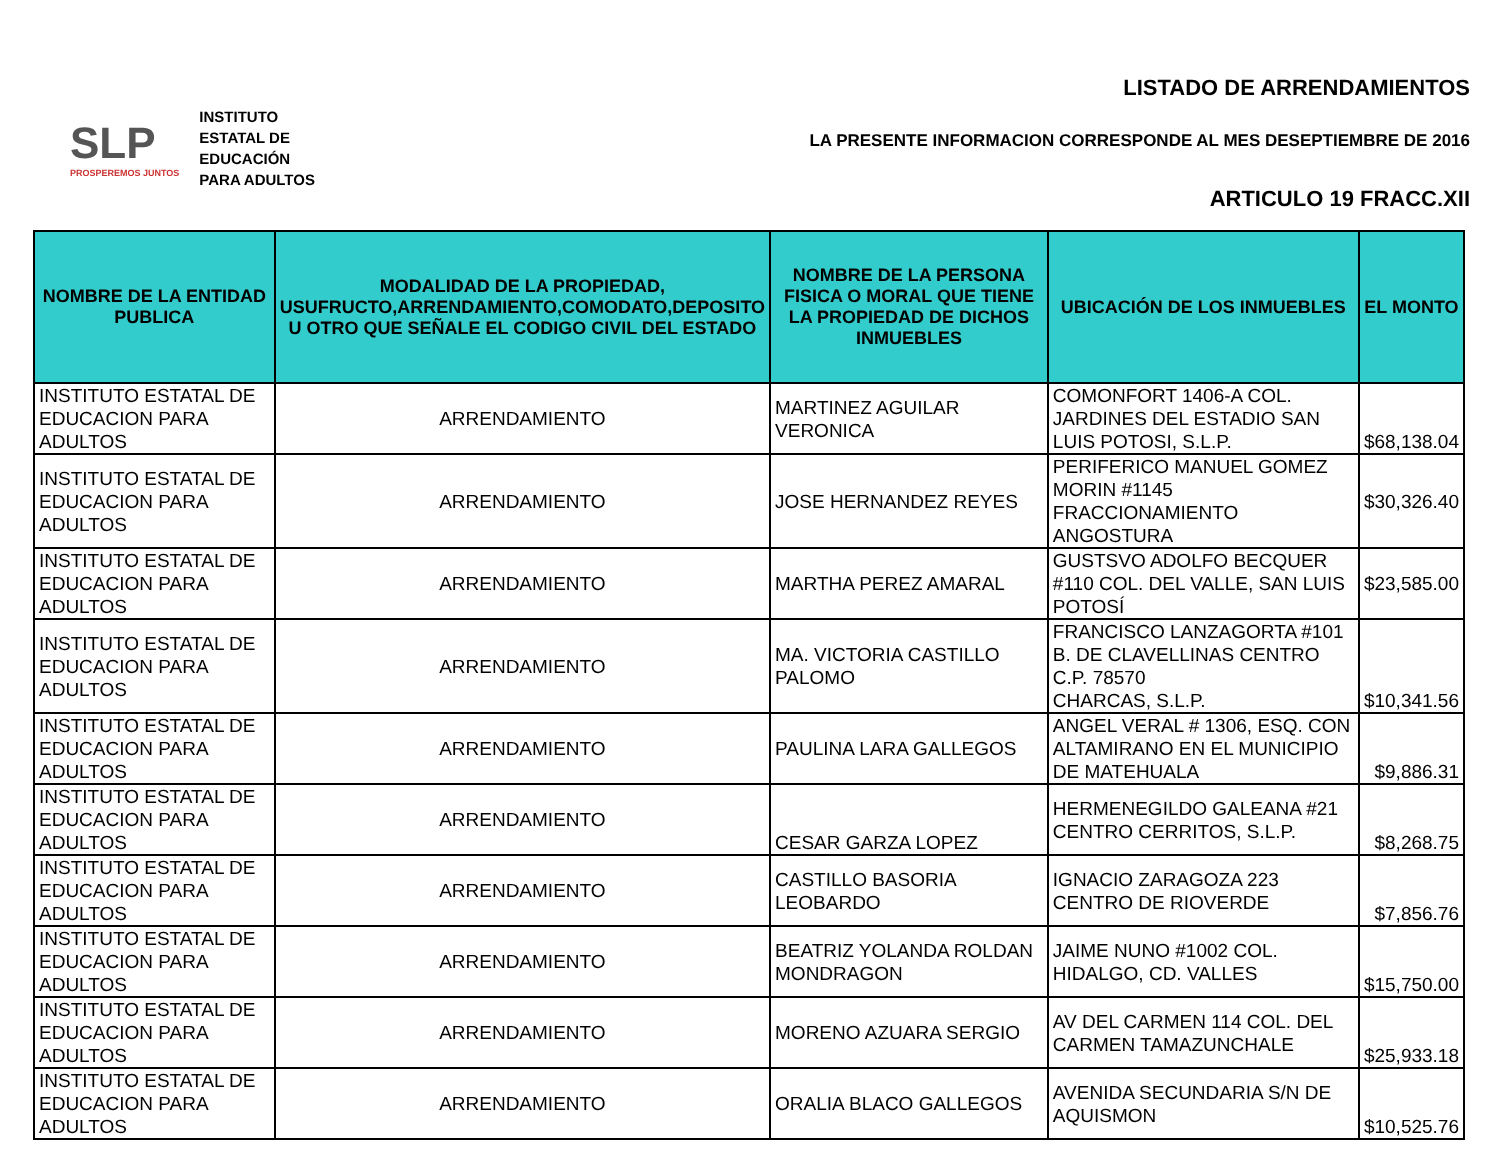SLP
PROSPEREMOS JUNTOS
INSTITUTO
ESTATAL DE
EDUCACIÓN
PARA ADULTOS
LISTADO DE ARRENDAMIENTOS
LA PRESENTE INFORMACION CORRESPONDE AL MES DESEPTIEMBRE DE 2016
ARTICULO 19 FRACC.XII
| NOMBRE DE LA ENTIDAD PUBLICA | MODALIDAD DE LA PROPIEDAD, USUFRUCTO,ARRENDAMIENTO,COMODATO,DEPOSITO U OTRO QUE SEÑALE EL CODIGO CIVIL DEL ESTADO | NOMBRE DE LA PERSONA FISICA O MORAL QUE TIENE LA PROPIEDAD DE DICHOS INMUEBLES | UBICACIÓN DE LOS INMUEBLES | EL MONTO |
| --- | --- | --- | --- | --- |
| INSTITUTO ESTATAL DE EDUCACION PARA ADULTOS | ARRENDAMIENTO | MARTINEZ AGUILAR VERONICA | COMONFORT 1406-A COL. JARDINES DEL ESTADIO SAN LUIS POTOSI, S.L.P. | $68,138.04 |
| INSTITUTO ESTATAL DE EDUCACION PARA ADULTOS | ARRENDAMIENTO | JOSE HERNANDEZ REYES | PERIFERICO MANUEL GOMEZ MORIN #1145 FRACCIONAMIENTO ANGOSTURA | $30,326.40 |
| INSTITUTO ESTATAL DE EDUCACION PARA ADULTOS | ARRENDAMIENTO | MARTHA PEREZ AMARAL | GUSTSVO ADOLFO BECQUER #110 COL. DEL VALLE, SAN LUIS POTOSÍ | $23,585.00 |
| INSTITUTO ESTATAL DE EDUCACION PARA ADULTOS | ARRENDAMIENTO | MA. VICTORIA CASTILLO PALOMO | FRANCISCO LANZAGORTA #101 B. DE CLAVELLINAS CENTRO C.P. 78570 CHARCAS, S.L.P. | $10,341.56 |
| INSTITUTO ESTATAL DE EDUCACION PARA ADULTOS | ARRENDAMIENTO | PAULINA LARA GALLEGOS | ANGEL VERAL # 1306, ESQ. CON ALTAMIRANO EN EL MUNICIPIO DE MATEHUALA | $9,886.31 |
| INSTITUTO ESTATAL DE EDUCACION PARA ADULTOS | ARRENDAMIENTO | CESAR GARZA LOPEZ | HERMENEGILDO GALEANA #21 CENTRO CERRITOS, S.L.P. | $8,268.75 |
| INSTITUTO ESTATAL DE EDUCACION PARA ADULTOS | ARRENDAMIENTO | CASTILLO BASORIA LEOBARDO | IGNACIO ZARAGOZA 223 CENTRO DE RIOVERDE | $7,856.76 |
| INSTITUTO ESTATAL DE EDUCACION PARA ADULTOS | ARRENDAMIENTO | BEATRIZ YOLANDA ROLDAN MONDRAGON | JAIME NUNO #1002 COL. HIDALGO, CD. VALLES | $15,750.00 |
| INSTITUTO ESTATAL DE EDUCACION PARA ADULTOS | ARRENDAMIENTO | MORENO AZUARA SERGIO | AV DEL CARMEN 114 COL. DEL CARMEN TAMAZUNCHALE | $25,933.18 |
| INSTITUTO ESTATAL DE EDUCACION PARA ADULTOS | ARRENDAMIENTO | ORALIA BLACO GALLEGOS | AVENIDA SECUNDARIA S/N DE AQUISMON | $10,525.76 |